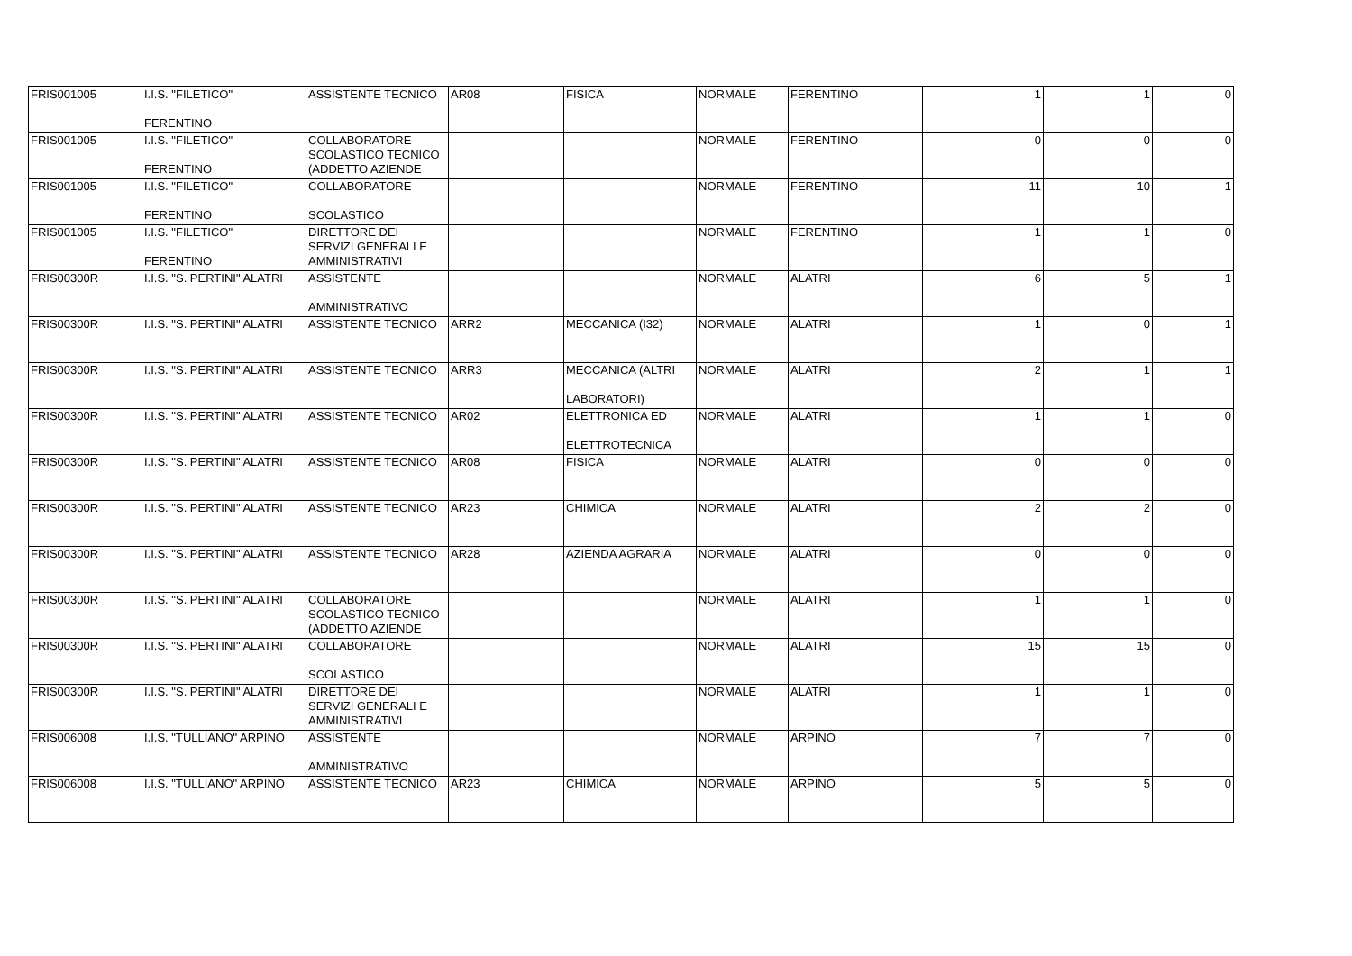| FRIS001005 | I.I.S. "FILETICO" FERENTINO | ASSISTENTE TECNICO | AR08 | FISICA | NORMALE | FERENTINO | 1 | 1 | 0 |
| FRIS001005 | I.I.S. "FILETICO" FERENTINO | COLLABORATORE SCOLASTICO TECNICO (ADDETTO AZIENDE | | | NORMALE | FERENTINO | 0 | 0 | 0 |
| FRIS001005 | I.I.S. "FILETICO" FERENTINO | COLLABORATORE SCOLASTICO | | | NORMALE | FERENTINO | 11 | 10 | 1 |
| FRIS001005 | I.I.S. "FILETICO" FERENTINO | DIRETTORE DEI SERVIZI GENERALI E AMMINISTRATIVI | | | NORMALE | FERENTINO | 1 | 1 | 0 |
| FRIS00300R | I.I.S. "S. PERTINI" ALATRI | ASSISTENTE AMMINISTRATIVO | | | NORMALE | ALATRI | 6 | 5 | 1 |
| FRIS00300R | I.I.S. "S. PERTINI" ALATRI | ASSISTENTE TECNICO | ARR2 | MECCANICA (I32) | NORMALE | ALATRI | 1 | 0 | 1 |
| FRIS00300R | I.I.S. "S. PERTINI" ALATRI | ASSISTENTE TECNICO | ARR3 | MECCANICA (ALTRI LABORATORI) | NORMALE | ALATRI | 2 | 1 | 1 |
| FRIS00300R | I.I.S. "S. PERTINI" ALATRI | ASSISTENTE TECNICO | AR02 | ELETTRONICA ED ELETTROTECNICA | NORMALE | ALATRI | 1 | 1 | 0 |
| FRIS00300R | I.I.S. "S. PERTINI" ALATRI | ASSISTENTE TECNICO | AR08 | FISICA | NORMALE | ALATRI | 0 | 0 | 0 |
| FRIS00300R | I.I.S. "S. PERTINI" ALATRI | ASSISTENTE TECNICO | AR23 | CHIMICA | NORMALE | ALATRI | 2 | 2 | 0 |
| FRIS00300R | I.I.S. "S. PERTINI" ALATRI | ASSISTENTE TECNICO | AR28 | AZIENDA AGRARIA | NORMALE | ALATRI | 0 | 0 | 0 |
| FRIS00300R | I.I.S. "S. PERTINI" ALATRI | COLLABORATORE SCOLASTICO TECNICO (ADDETTO AZIENDE | | | NORMALE | ALATRI | 1 | 1 | 0 |
| FRIS00300R | I.I.S. "S. PERTINI" ALATRI | COLLABORATORE SCOLASTICO | | | NORMALE | ALATRI | 15 | 15 | 0 |
| FRIS00300R | I.I.S. "S. PERTINI" ALATRI | DIRETTORE DEI SERVIZI GENERALI E AMMINISTRATIVI | | | NORMALE | ALATRI | 1 | 1 | 0 |
| FRIS006008 | I.I.S. "TULLIANO" ARPINO | ASSISTENTE AMMINISTRATIVO | | | NORMALE | ARPINO | 7 | 7 | 0 |
| FRIS006008 | I.I.S. "TULLIANO" ARPINO | ASSISTENTE TECNICO | AR23 | CHIMICA | NORMALE | ARPINO | 5 | 5 | 0 |